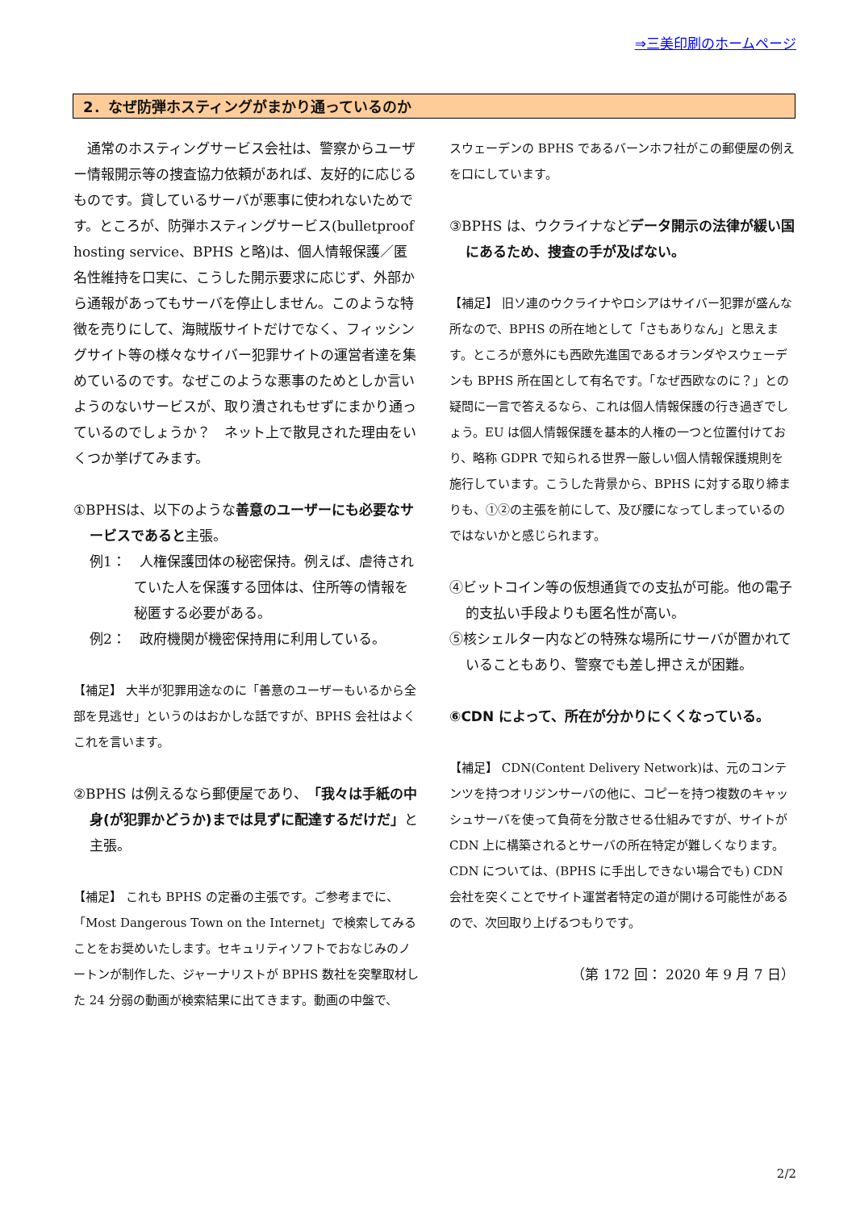⇒三美印刷のホームページ
2．なぜ防弾ホスティングがまかり通っているのか
　通常のホスティングサービス会社は、警察からユーザー情報開示等の捜査協力依頼があれば、友好的に応じるものです。貸しているサーバが悪事に使われないためです。ところが、防弾ホスティングサービス(bulletproof hosting service、BPHS と略)は、個人情報保護／匿名性維持を口実に、こうした開示要求に応じず、外部から通報があってもサーバを停止しません。このような特徴を売りにして、海賊版サイトだけでなく、フィッシングサイト等の様々なサイバー犯罪サイトの運営者達を集めているのです。なぜこのような悪事のためとしか言いようのないサービスが、取り潰されもせずにまかり通っているのでしょうか？　ネット上で散見された理由をいくつか挙げてみます。
①BPHSは、以下のような善意のユーザーにも必要なサービスであると主張。
例1：　人権保護団体の秘密保持。例えば、虐待されていた人を保護する団体は、住所等の情報を秘匿する必要がある。
例2：　政府機関が機密保持用に利用している。
【補足】 大半が犯罪用途なのに「善意のユーザーもいるから全部を見逃せ」というのはおかしな話ですが、BPHS 会社はよくこれを言います。
②BPHS は例えるなら郵便屋であり、「我々は手紙の中身(が犯罪かどうか)までは見ずに配達するだけだ」と主張。
【補足】 これも BPHS の定番の主張です。ご参考までに、「Most Dangerous Town on the Internet」で検索してみることをお奨めいたします。セキュリティソフトでおなじみのノートンが制作した、ジャーナリストが BPHS 数社を突撃取材した 24 分弱の動画が検索結果に出てきます。動画の中盤で、
スウェーデンの BPHS であるバーンホフ社がこの郵便屋の例えを口にしています。
③BPHS は、ウクライナなどデータ開示の法律が緩い国にあるため、捜査の手が及ばない。
【補足】 旧ソ連のウクライナやロシアはサイバー犯罪が盛んな所なので、BPHS の所在地として「さもありなん」と思えます。ところが意外にも西欧先進国であるオランダやスウェーデンも BPHS 所在国として有名です。「なぜ西欧なのに？」との疑問に一言で答えるなら、これは個人情報保護の行き過ぎでしょう。EU は個人情報保護を基本的人権の一つと位置付けており、略称 GDPR で知られる世界一厳しい個人情報保護規則を施行しています。こうした背景から、BPHS に対する取り締まりも、①②の主張を前にして、及び腰になってしまっているのではないかと感じられます。
④ビットコイン等の仮想通貨での支払が可能。他の電子的支払い手段よりも匿名性が高い。
⑤核シェルター内などの特殊な場所にサーバが置かれていることもあり、警察でも差し押さえが困難。
⑥CDN によって、所在が分かりにくくなっている。
【補足】 CDN(Content Delivery Network)は、元のコンテンツを持つオリジンサーバの他に、コピーを持つ複数のキャッシュサーバを使って負荷を分散させる仕組みですが、サイトが CDN 上に構築されるとサーバの所在特定が難しくなります。CDN については、(BPHS に手出しできない場合でも) CDN 会社を突くことでサイト運営者特定の道が開ける可能性があるので、次回取り上げるつもりです。
（第 172 回： 2020 年 9 月 7 日）
2/2